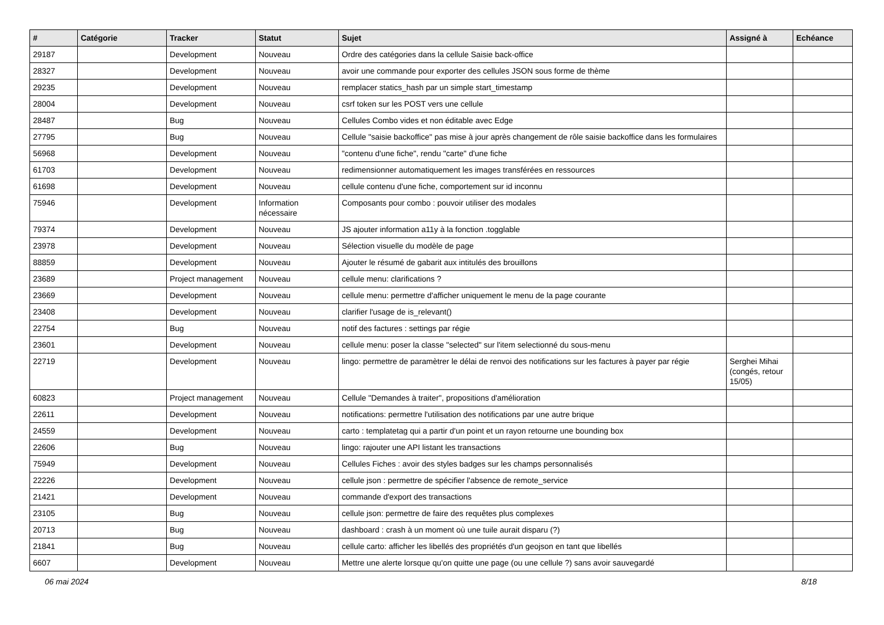| # | Catégorie | Tracker | Statut | Sujet | Assigné à | Echéance |
| --- | --- | --- | --- | --- | --- | --- |
| 29187 | | Development | Nouveau | Ordre des catégories dans la cellule Saisie back-office | | |
| 28327 | | Development | Nouveau | avoir une commande pour exporter des cellules JSON sous forme de thème | | |
| 29235 | | Development | Nouveau | remplacer statics_hash par un simple start_timestamp | | |
| 28004 | | Development | Nouveau | csrf token sur les POST vers une cellule | | |
| 28487 | | Bug | Nouveau | Cellules Combo vides et non éditable avec Edge | | |
| 27795 | | Bug | Nouveau | Cellule "saisie backoffice" pas mise à jour après changement de rôle saisie backoffice dans les formulaires | | |
| 56968 | | Development | Nouveau | "contenu d'une fiche", rendu "carte" d'une fiche | | |
| 61703 | | Development | Nouveau | redimensionner automatiquement les images transférées en ressources | | |
| 61698 | | Development | Nouveau | cellule contenu d'une fiche, comportement sur id inconnu | | |
| 75946 | | Development | Information nécessaire | Composants pour combo : pouvoir utiliser des modales | | |
| 79374 | | Development | Nouveau | JS ajouter information a11y à la fonction .togglable | | |
| 23978 | | Development | Nouveau | Sélection visuelle du modèle de page | | |
| 88859 | | Development | Nouveau | Ajouter le résumé de gabarit aux intitulés des brouillons | | |
| 23689 | | Project management | Nouveau | cellule menu: clarifications ? | | |
| 23669 | | Development | Nouveau | cellule menu: permettre d'afficher uniquement le menu de la page courante | | |
| 23408 | | Development | Nouveau | clarifier l'usage de is_relevant() | | |
| 22754 | | Bug | Nouveau | notif des factures : settings par régie | | |
| 23601 | | Development | Nouveau | cellule menu: poser la classe "selected" sur l'item selectionné du sous-menu | | |
| 22719 | | Development | Nouveau | lingo: permettre de paramètrer le délai de renvoi des notifications sur les factures à payer par régie | Serghei Mihai (congés, retour 15/05) | |
| 60823 | | Project management | Nouveau | Cellule "Demandes à traiter", propositions d'amélioration | | |
| 22611 | | Development | Nouveau | notifications: permettre l'utilisation des notifications par une autre brique | | |
| 24559 | | Development | Nouveau | carto : templatetag qui a partir d'un point et un rayon retourne une bounding box | | |
| 22606 | | Bug | Nouveau | lingo: rajouter une API listant les transactions | | |
| 75949 | | Development | Nouveau | Cellules Fiches : avoir des styles badges sur les champs personnalisés | | |
| 22226 | | Development | Nouveau | cellule json : permettre de spécifier l'absence de remote_service | | |
| 21421 | | Development | Nouveau | commande d'export des transactions | | |
| 23105 | | Bug | Nouveau | cellule json: permettre de faire des requêtes plus complexes | | |
| 20713 | | Bug | Nouveau | dashboard : crash à un moment où une tuile aurait disparu (?) | | |
| 21841 | | Bug | Nouveau | cellule carto: afficher les libellés des propriétés d'un geojson en tant que libellés | | |
| 6607 | | Development | Nouveau | Mettre une alerte lorsque qu'on quitte une page (ou une cellule ?) sans avoir sauvegardé | | |
06 mai 2024 8/18